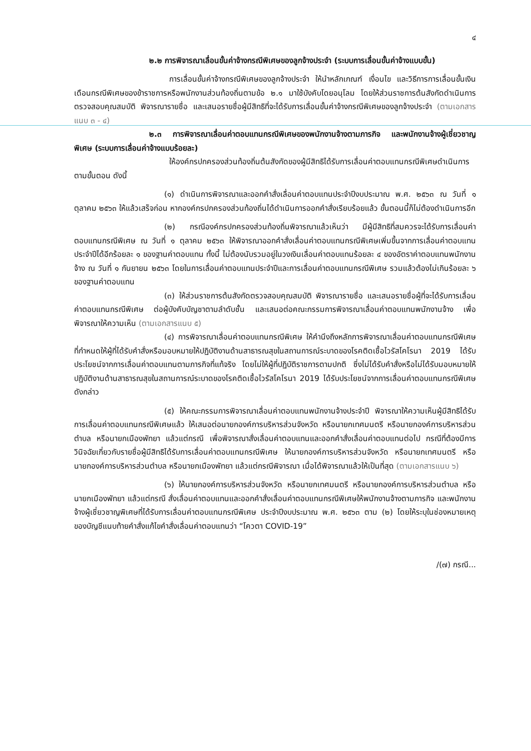๔
๒.๒ การพิจารณาเลื่อนขั้นค่าจ้างกรณีพิเศษของลูกจ้างประจำ (ระบบการเลื่อนขั้นค่าจ้างแบบขั้น)
การเลื่อนขั้นค่าจ้างกรณีพิเศษของลูกจ้างประจำ ให้นำหลักเกณฑ์ เงื่อนไข และวิธีการการเลื่อนขั้นเงินเดือนกรณีพิเศษของข้าราชการหรือพนักงานส่วนท้องถิ่นตามข้อ ๒.๑ มาใช้บังคับโดยอนุโลม โดยให้ส่วนราชการต้นสังกัดดำเนินการตรวจสอบคุณสมบัติ พิจารณารายชื่อ และเสนอรายชื่อผู้มีสิทธิที่จะได้รับการเลื่อนขั้นค่าจ้างกรณีพิเศษของลูกจ้างประจำ (ตามเอกสารแนบ ๓ - ๔)
๒.๓ การพิจารณาเลื่อนค่าตอบแทนกรณีพิเศษของพนักงานจ้างตามภารกิจ และพนักงานจ้างผู้เชี่ยวชาญพิเศษ (ระบบการเลื่อนค่าจ้างแบบร้อยละ)
ให้องค์กรปกครองส่วนท้องถิ่นต้นสังกัดของผู้มีสิทธิได้รับการเลื่อนค่าตอบแทนกรณีพิเศษดำเนินการตามขั้นตอน ดังนี้
(๑) ดำเนินการพิจารณาและออกคำสั่งเลื่อนค่าตอบแทนประจำปีงบประมาณ พ.ศ. ๒๕๖๓ ณ วันที่ ๑ ตุลาคม ๒๕๖๓ ให้แล้วเสร็จก่อน หากองค์กรปกครองส่วนท้องถิ่นได้ดำเนินการออกคำสั่งเรียบร้อยแล้ว ขั้นตอนนี้ก็ไม่ต้องดำเนินการอีก
(๒) กรณีองค์กรปกครองส่วนท้องถิ่นพิจารณาแล้วเห็นว่า มีผู้มีสิทธิที่สมควรจะได้รับการเลื่อนค่าตอบแทนกรณีพิเศษ ณ วันที่ ๑ ตุลาคม ๒๕๖๓ ให้พิจารณาออกคำสั่งเลื่อนค่าตอบแทนกรณีพิเศษเพิ่มขึ้นจากการเลื่อนค่าตอบแทนประจำปีได้อีกร้อยละ ๑ ของฐานค่าตอบแทน ทั้งนี้ ไม่ต้องนับรวมอยู่ในวงเงินเลื่อนค่าตอบแทนร้อยละ ๔ ของอัตราค่าตอบแทนพนักงานจ้าง ณ วันที่ ๑ กันยายน ๒๕๖๓ โดยในการเลื่อนค่าตอบแทนประจำปีและการเลื่อนค่าตอบแทนกรณีพิเศษ รวมแล้วต้องไม่เกินร้อยละ ๖ ของฐานค่าตอบแทน
(๓) ให้ส่วนราชการต้นสังกัดตรวจสอบคุณสมบัติ พิจารณารายชื่อ และเสนอรายชื่อผู้ที่จะได้รับการเลื่อนค่าตอบแทนกรณีพิเศษ ต่อผู้บังคับบัญชาตามลำดับชั้น และเสนอต่อคณะกรรมการพิจารณาเลื่อนค่าตอบแทนพนักงานจ้าง เพื่อพิจารณาให้ความเห็น (ตามเอกสารแนบ ๕)
(๔) การพิจารณาเลื่อนค่าตอบแทนกรณีพิเศษ ให้คำนึงถึงหลักการพิจารณาเลื่อนค่าตอบแทนกรณีพิเศษที่กำหนดให้ผู้ที่ได้รับคำสั่งหรือมอบหมายให้ปฏิบัติงานด้านสาธารณสุขในสถานการณ์ระบาดของโรคติดเชื้อไวรัสโคโรนา 2019 ได้รับประโยชน์จากการเลื่อนค่าตอบแทนตามภารกิจที่แท้จริง โดยไม่ให้ผู้ที่ปฏิบัติราชการตามปกติ ซึ่งไม่ได้รับคำสั่งหรือไม่ได้รับมอบหมายให้ปฏิบัติงานด้านสาธารณสุขในสถานการณ์ระบาดของโรคติดเชื้อไวรัสโคโรนา 2019 ได้รับประโยชน์จากการเลื่อนค่าตอบแทนกรณีพิเศษดังกล่าว
(๕) ให้คณะกรรมการพิจารณาเลื่อนค่าตอบแทนพนักงานจ้างประจำปี พิจารณาให้ความเห็นผู้มีสิทธิได้รับการเลื่อนค่าตอบแทนกรณีพิเศษแล้ว ให้เสนอต่อนายกองค์การบริหารส่วนจังหวัด หรือนายกเทศมนตรี หรือนายกองค์การบริหารส่วนตำบล หรือนายกเมืองพัทยา แล้วแต่กรณี เพื่อพิจารณาสั่งเลื่อนค่าตอบแทนและออกคำสั่งเลื่อนค่าตอบแทนต่อไป กรณีที่ต้องมีการวินิจฉัยเกี่ยวกับรายชื่อผู้มีสิทธิได้รับการเลื่อนค่าตอบแทนกรณีพิเศษ ให้นายกองค์การบริหารส่วนจังหวัด หรือนายกเทศมนตรี หรือนายกองค์การบริหารส่วนตำบล หรือนายกเมืองพัทยา แล้วแต่กรณีพิจารณา เมื่อได้พิจารณาแล้วให้เป็นที่สุด (ตามเอกสารแนบ ๖)
(๖) ให้นายกองค์การบริหารส่วนจังหวัด หรือนายกเทศมนตรี หรือนายกองค์การบริหารส่วนตำบล หรือนายกเมืองพัทยา แล้วแต่กรณี สั่งเลื่อนค่าตอบแทนและออกคำสั่งเลื่อนค่าตอบแทนกรณีพิเศษให้พนักงานจ้างตามภารกิจ และพนักงานจ้างผู้เชี่ยวชาญพิเศษที่ได้รับการเลื่อนค่าตอบแทนกรณีพิเศษ ประจำปีงบประมาณ พ.ศ. ๒๕๖๓ ตาม (๒) โดยให้ระบุในช่องหมายเหตุของบัญชีแนบท้ายคำสั่งแก้ไขคำสั่งเลื่อนค่าตอบแทนว่า “โควตา COVID-19”
/(๗) กรณี...